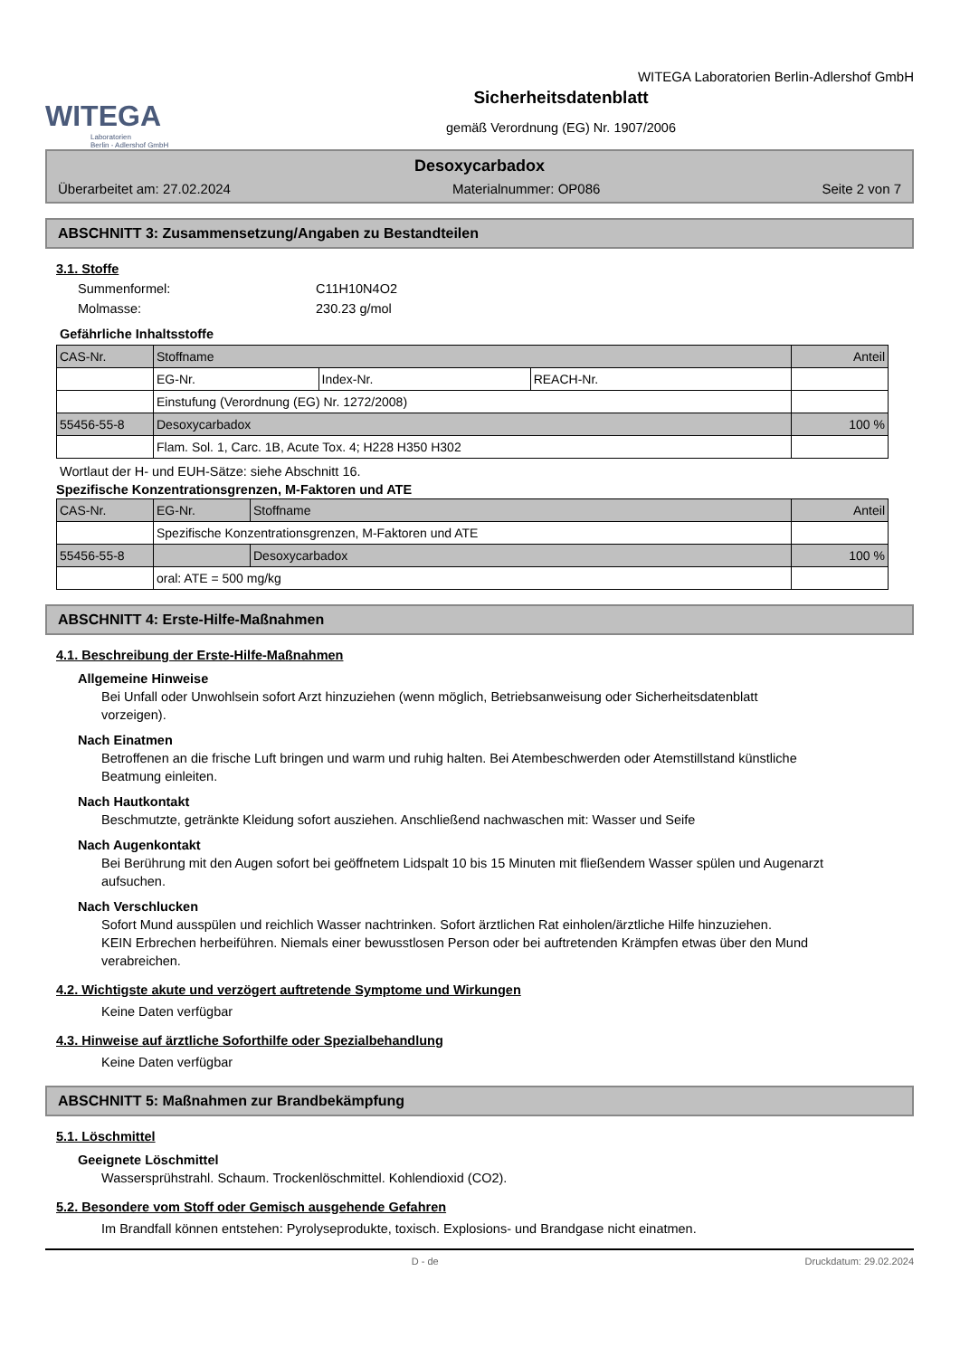WITEGA
Laboratorien
Berlin - Adlershof GmbH
WITEGA Laboratorien Berlin-Adlershof GmbH
Sicherheitsdatenblatt
gemäß Verordnung (EG) Nr. 1907/2006
Desoxycarbadox
Überarbeitet am: 27.02.2024 Materialnummer: OP086 Seite 2 von 7
ABSCHNITT 3: Zusammensetzung/Angaben zu Bestandteilen
3.1. Stoffe
Summenformel: C11H10N4O2
Molmasse: 230.23 g/mol
Gefährliche Inhaltsstoffe
| CAS-Nr. | Stoffname | | | Anteil |
| | EG-Nr. | Index-Nr. | REACH-Nr. | |
| | Einstufung (Verordnung (EG) Nr. 1272/2008) | | | |
| 55456-55-8 | Desoxycarbadox | | | 100 % |
| | Flam. Sol. 1, Carc. 1B, Acute Tox. 4; H228 H350 H302 | | | |
Wortlaut der H- und EUH-Sätze: siehe Abschnitt 16.
Spezifische Konzentrationsgrenzen, M-Faktoren und ATE
| CAS-Nr. | EG-Nr. | Stoffname | Anteil |
| | Spezifische Konzentrationsgrenzen, M-Faktoren und ATE | | |
| 55456-55-8 | | Desoxycarbadox | 100 % |
| | oral: ATE = 500 mg/kg | | |
ABSCHNITT 4: Erste-Hilfe-Maßnahmen
4.1. Beschreibung der Erste-Hilfe-Maßnahmen
Allgemeine Hinweise
Bei Unfall oder Unwohlsein sofort Arzt hinzuziehen (wenn möglich, Betriebsanweisung oder Sicherheitsdatenblatt vorzeigen).
Nach Einatmen
Betroffenen an die frische Luft bringen und warm und ruhig halten. Bei Atembeschwerden oder Atemstillstand künstliche Beatmung einleiten.
Nach Hautkontakt
Beschmutzte, getränkte Kleidung sofort ausziehen. Anschließend nachwaschen mit: Wasser und Seife
Nach Augenkontakt
Bei Berührung mit den Augen sofort bei geöffnetem Lidspalt 10 bis 15 Minuten mit fließendem Wasser spülen und Augenarzt aufsuchen.
Nach Verschlucken
Sofort Mund ausspülen und reichlich Wasser nachtrinken. Sofort ärztlichen Rat einholen/ärztliche Hilfe hinzuziehen.
KEIN Erbrechen herbeiführen. Niemals einer bewusstlosen Person oder bei auftretenden Krämpfen etwas über den Mund verabreichen.
4.2. Wichtigste akute und verzögert auftretende Symptome und Wirkungen
Keine Daten verfügbar
4.3. Hinweise auf ärztliche Soforthilfe oder Spezialbehandlung
Keine Daten verfügbar
ABSCHNITT 5: Maßnahmen zur Brandbekämpfung
5.1. Löschmittel
Geeignete Löschmittel
Wassersprühstrahl. Schaum. Trockenlöschmittel. Kohlendioxid (CO2).
5.2. Besondere vom Stoff oder Gemisch ausgehende Gefahren
Im Brandfall können entstehen: Pyrolyseprodukte, toxisch. Explosions- und Brandgase nicht einatmen.
D - de Druckdatum: 29.02.2024